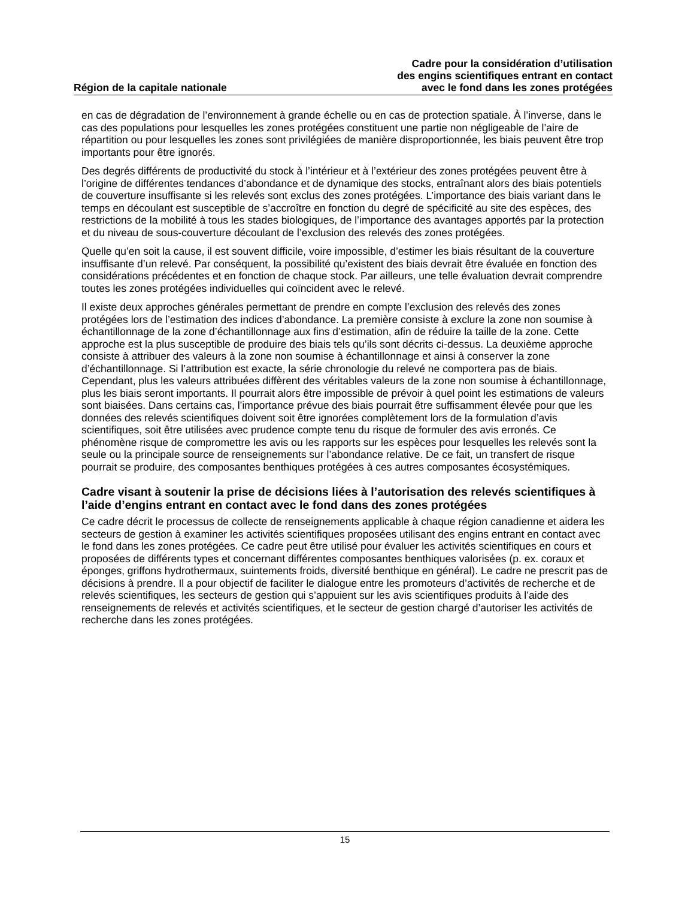Région de la capitale nationale
Cadre pour la considération d’utilisation
des engins scientifiques entrant en contact
avec le fond dans les zones protégées
en cas de dégradation de l’environnement à grande échelle ou en cas de protection spatiale. À l’inverse, dans le cas des populations pour lesquelles les zones protégées constituent une partie non négligeable de l’aire de répartition ou pour lesquelles les zones sont privilégiées de manière disproportionnée, les biais peuvent être trop importants pour être ignorés.
Des degrés différents de productivité du stock à l’intérieur et à l’extérieur des zones protégées peuvent être à l’origine de différentes tendances d’abondance et de dynamique des stocks, entraînant alors des biais potentiels de couverture insuffisante si les relevés sont exclus des zones protégées. L’importance des biais variant dans le temps en découlant est susceptible de s’accroître en fonction du degré de spécificité au site des espèces, des restrictions de la mobilité à tous les stades biologiques, de l’importance des avantages apportés par la protection et du niveau de sous-couverture découlant de l’exclusion des relevés des zones protégées.
Quelle qu’en soit la cause, il est souvent difficile, voire impossible, d’estimer les biais résultant de la couverture insuffisante d’un relevé. Par conséquent, la possibilité qu’existent des biais devrait être évaluée en fonction des considérations précédentes et en fonction de chaque stock. Par ailleurs, une telle évaluation devrait comprendre toutes les zones protégées individuelles qui coïncident avec le relevé.
Il existe deux approches générales permettant de prendre en compte l’exclusion des relevés des zones protégées lors de l’estimation des indices d’abondance. La première consiste à exclure la zone non soumise à échantillonnage de la zone d’échantillonnage aux fins d’estimation, afin de réduire la taille de la zone. Cette approche est la plus susceptible de produire des biais tels qu’ils sont décrits ci-dessus. La deuxième approche consiste à attribuer des valeurs à la zone non soumise à échantillonnage et ainsi à conserver la zone d’échantillonnage. Si l’attribution est exacte, la série chronologie du relevé ne comportera pas de biais. Cependant, plus les valeurs attribuées diffèrent des véritables valeurs de la zone non soumise à échantillonnage, plus les biais seront importants. Il pourrait alors être impossible de prévoir à quel point les estimations de valeurs sont biaisées. Dans certains cas, l’importance prévue des biais pourrait être suffisamment élevée pour que les données des relevés scientifiques doivent soit être ignorées complètement lors de la formulation d’avis scientifiques, soit être utilisées avec prudence compte tenu du risque de formuler des avis erronés. Ce phénomène risque de compromettre les avis ou les rapports sur les espèces pour lesquelles les relevés sont la seule ou la principale source de renseignements sur l’abondance relative. De ce fait, un transfert de risque pourrait se produire, des composantes benthiques protégées à ces autres composantes écosystémiques.
Cadre visant à soutenir la prise de décisions liées à l’autorisation des relevés scientifiques à l’aide d’engins entrant en contact avec le fond dans des zones protégées
Ce cadre décrit le processus de collecte de renseignements applicable à chaque région canadienne et aidera les secteurs de gestion à examiner les activités scientifiques proposées utilisant des engins entrant en contact avec le fond dans les zones protégées. Ce cadre peut être utilisé pour évaluer les activités scientifiques en cours et proposées de différents types et concernant différentes composantes benthiques valorisées (p. ex. coraux et éponges, griffons hydrothermaux, suintements froids, diversité benthique en général). Le cadre ne prescrit pas de décisions à prendre. Il a pour objectif de faciliter le dialogue entre les promoteurs d’activités de recherche et de relevés scientifiques, les secteurs de gestion qui s’appuient sur les avis scientifiques produits à l’aide des renseignements de relevés et activités scientifiques, et le secteur de gestion chargé d’autoriser les activités de recherche dans les zones protégées.
15